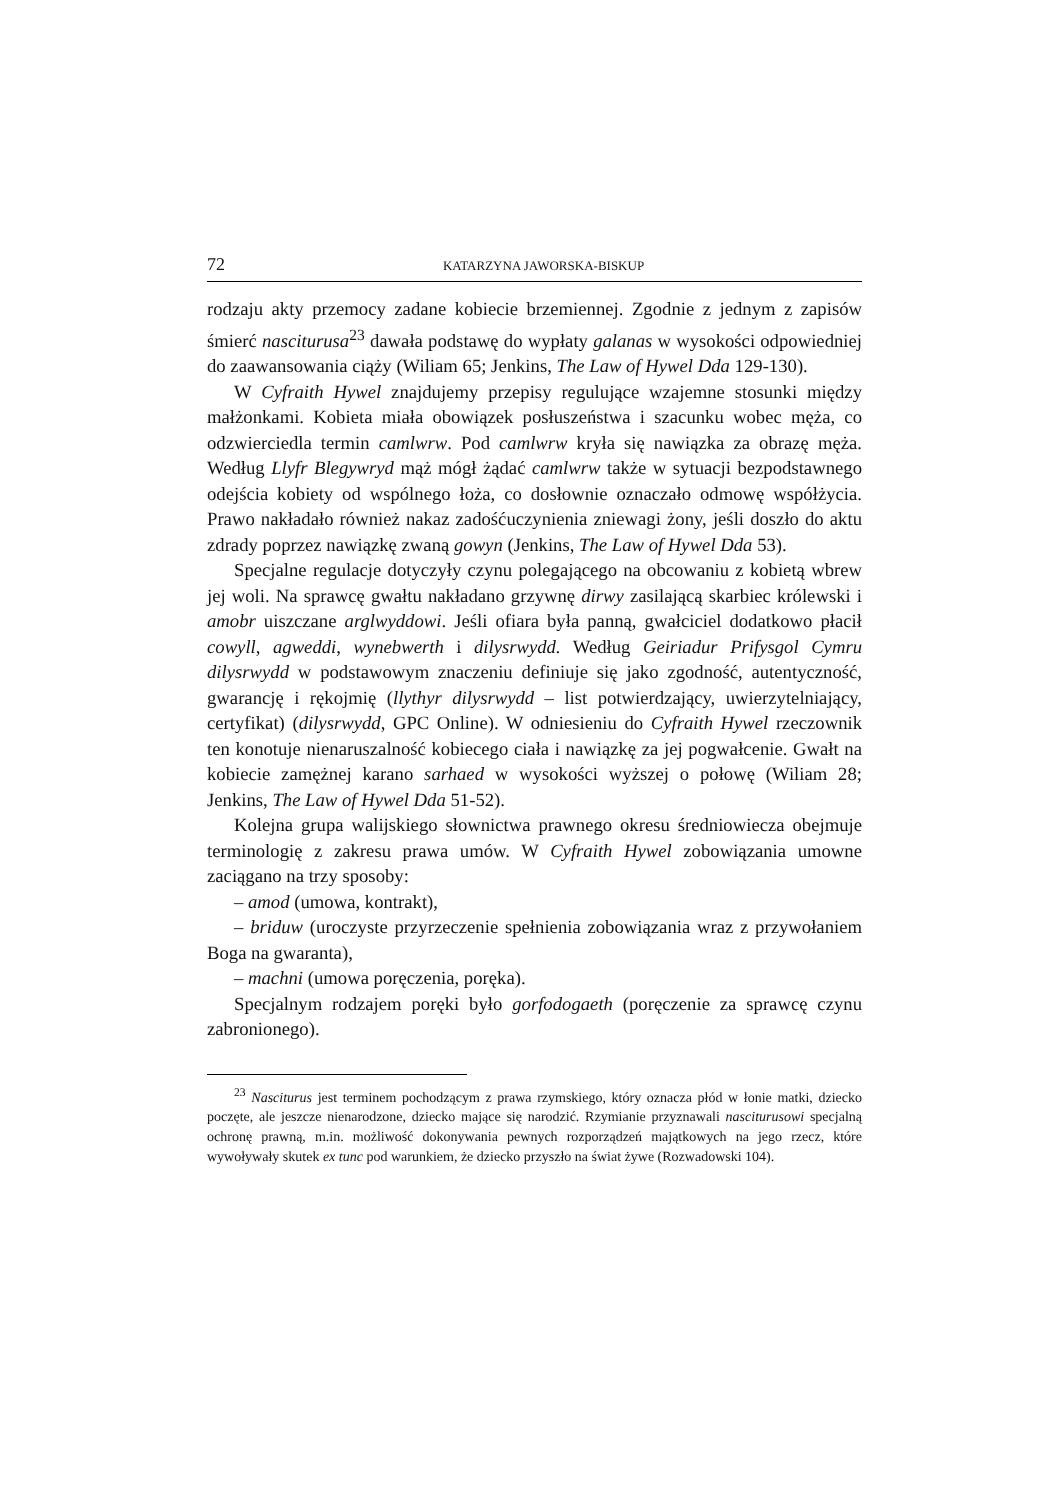72 KATARZYNA JAWORSKA-BISKUP
rodzaju akty przemocy zadane kobiecie brzemiennej. Zgodnie z jednym z zapisów śmierć nasciturusa<sup>23</sup> dawała podstawę do wypłaty galanas w wysokości odpowiedniej do zaawansowania ciąży (Wiliam 65; Jenkins, The Law of Hywel Dda 129-130).
W Cyfraith Hywel znajdujemy przepisy regulujące wzajemne stosunki między małżonkami. Kobieta miała obowiązek posłuszeństwa i szacunku wobec męża, co odzwierciedla termin camlwrw. Pod camlwrw kryła się nawiązka za obrazę męża. Według Llyfr Blegywryd mąż mógł żądać camlwrw także w sytuacji bezpodstawnego odejścia kobiety od wspólnego łoża, co dosłownie oznaczało odmowę współżycia. Prawo nakładało również nakaz zadośćuczynienia zniewagi żony, jeśli doszło do aktu zdrady poprzez nawiązkę zwaną gowyn (Jenkins, The Law of Hywel Dda 53).
Specjalne regulacje dotyczyły czynu polegającego na obcowaniu z kobietą wbrew jej woli. Na sprawcę gwałtu nakładano grzywnę dirwy zasilającą skarbiec królewski i amobr uiszczane arglwyddowi. Jeśli ofiara była panną, gwałciciel dodatkowo płacił cowyll, agweddi, wynebwerth i dilysrwydd. Według Geiriadur Prifysgol Cymru dilysrwydd w podstawowym znaczeniu definiuje się jako zgodność, autentyczność, gwarancję i rękojmię (llythyr dilysrwydd – list potwierdzający, uwierzytelniający, certyfikat) (dilysrwydd, GPC Online). W odniesieniu do Cyfraith Hywel rzeczownik ten konotuje nienaruszalność kobiecego ciała i nawiązkę za jej pogwałcenie. Gwałt na kobiecie zamężnej karano sarhaed w wysokości wyższej o połowę (Wiliam 28; Jenkins, The Law of Hywel Dda 51-52).
Kolejna grupa walijskiego słownictwa prawnego okresu średniowiecza obejmuje terminologię z zakresu prawa umów. W Cyfraith Hywel zobowiązania umowne zaciągano na trzy sposoby:
– amod (umowa, kontrakt),
– briduw (uroczyste przyrzeczenie spełnienia zobowiązania wraz z przywołaniem Boga na gwaranta),
– machni (umowa poręczenia, poręka).
Specjalnym rodzajem poręki było gorfodogaeth (poręczenie za sprawcę czynu zabronionego).
<sup>23</sup> Nasciturus jest terminem pochodzącym z prawa rzymskiego, który oznacza płód w łonie matki, dziecko poczęte, ale jeszcze nienarodzone, dziecko mające się narodzić. Rzymianie przyznawali nasciturusowi specjalną ochronę prawną, m.in. możliwość dokonywania pewnych rozporządzeń majątkowych na jego rzecz, które wywoływały skutek ex tunc pod warunkiem, że dziecko przyszło na świat żywe (Rozwadowski 104).